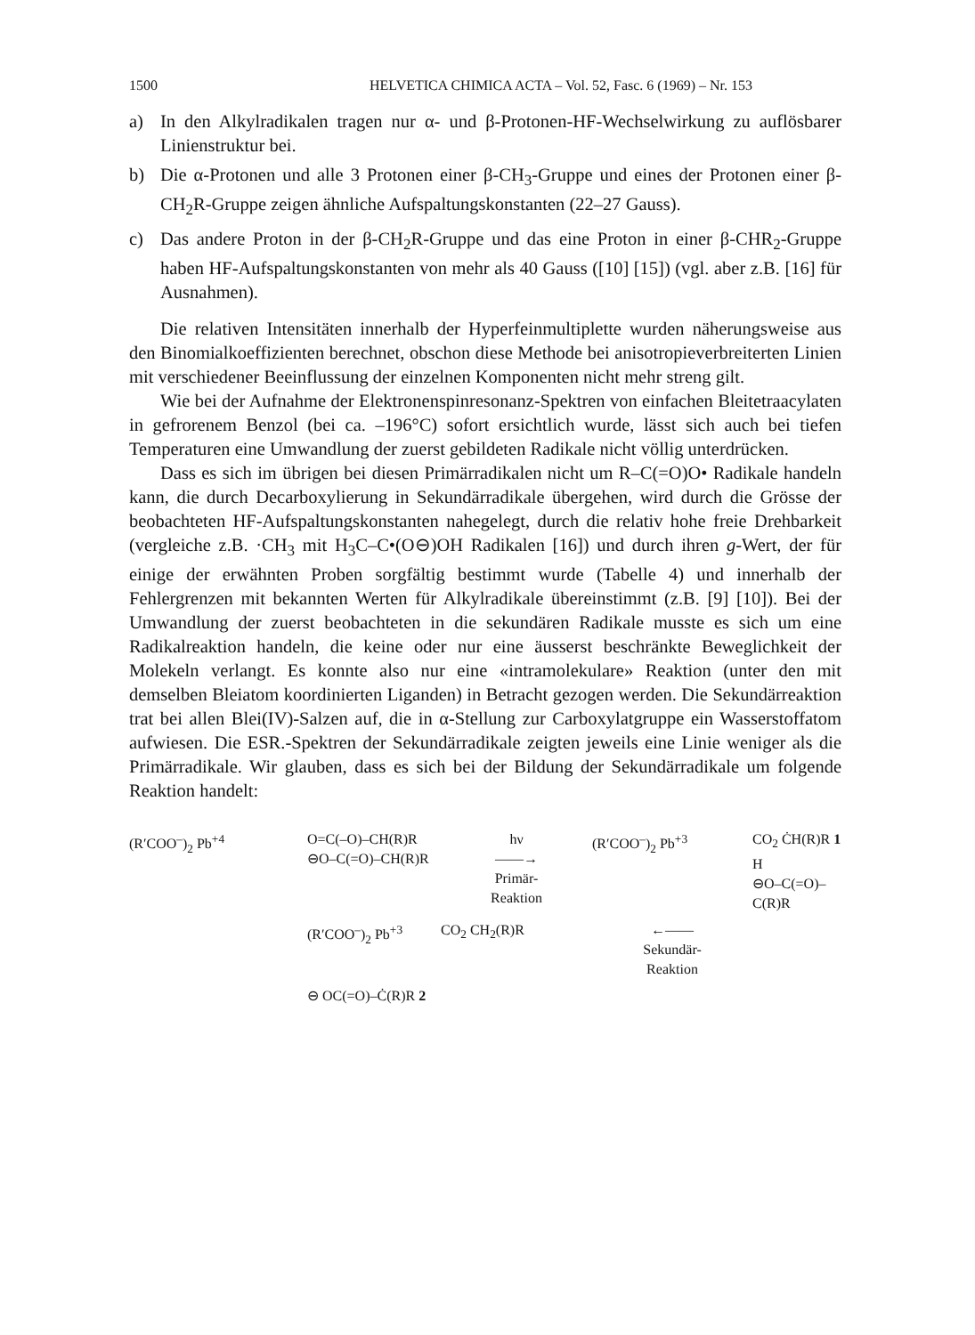1500 HELVETICA CHIMICA ACTA – Vol. 52, Fasc. 6 (1969) – Nr. 153
a) In den Alkylradikalen tragen nur α- und β-Protonen-HF-Wechselwirkung zu auflösbarer Linienstruktur bei.
b) Die α-Protonen und alle 3 Protonen einer β-CH<sub>3</sub>-Gruppe und eines der Protonen einer β-CH<sub>2</sub>R-Gruppe zeigen ähnliche Aufspaltungskonstanten (22–27 Gauss).
c) Das andere Proton in der β-CH<sub>2</sub>R-Gruppe und das eine Proton in einer β-CHR<sub>2</sub>-Gruppe haben HF-Aufspaltungskonstanten von mehr als 40 Gauss ([10] [15]) (vgl. aber z.B. [16] für Ausnahmen).
Die relativen Intensitäten innerhalb der Hyperfeinmultiplette wurden näherungsweise aus den Binomialkoeffizienten berechnet, obschon diese Methode bei anisotropieverbreiterten Linien mit verschiedener Beeinflussung der einzelnen Komponenten nicht mehr streng gilt.
Wie bei der Aufnahme der Elektronenspinresonanz-Spektren von einfachen Bleitetraacylaten in gefrorenem Benzol (bei ca. –196°C) sofort ersichtlich wurde, lässt sich auch bei tiefen Temperaturen eine Umwandlung der zuerst gebildeten Radikale nicht völlig unterdrücken.
Dass es sich im übrigen bei diesen Primärradikalen nicht um R–C(=O)O• Radikale handeln kann, die durch Decarboxylierung in Sekundärradikale übergehen, wird durch die Grösse der beobachteten HF-Aufspaltungskonstanten nahegelegt, durch die relativ hohe freie Drehbarkeit (vergleiche z.B. ·CH<sub>3</sub> mit H<sub>3</sub>C–C•(O⊖)OH Radikalen [16]) und durch ihren g-Wert, der für einige der erwähnten Proben sorgfältig bestimmt wurde (Tabelle 4) und innerhalb der Fehlergrenzen mit bekannten Werten für Alkylradikale übereinstimmt (z.B. [9] [10]). Bei der Umwandlung der zuerst beobachteten in die sekundären Radikale musste es sich um eine Radikalreaktion handeln, die keine oder nur eine äusserst beschränkte Beweglichkeit der Molekeln verlangt. Es konnte also nur eine «intramolekulare» Reaktion (unter den mit demselben Bleiatom koordinierten Liganden) in Betracht gezogen werden. Die Sekundärreaktion trat bei allen Blei(IV)-Salzen auf, die in α-Stellung zur Carboxylatgruppe ein Wasserstoffatom aufwiesen. Die ESR.-Spektren der Sekundärradikale zeigten jeweils eine Linie weniger als die Primärradikale. Wir glauben, dass es sich bei der Bildung der Sekundärradikale um folgende Reaktion handelt:
(R′COO<sup>–</sup>)<sub>2</sub> Pb<sup>+4</sup>
O=C(–O)–CH(R)R
⊖O–C(=O)–CH(R)R
hν
——→
Primär-
Reaktion
(R′COO<sup>–</sup>)<sub>2</sub> Pb<sup>+3</sup>
CO<sub>2</sub> ĊH(R)R 1
H
⊖O–C(=O)–C(R)R
(R′COO<sup>–</sup>)<sub>2</sub> Pb<sup>+3</sup>
CO<sub>2</sub> CH<sub>2</sub>(R)R
←——
Sekundär-
Reaktion
⊖ OC(=O)–Ċ(R)R 2